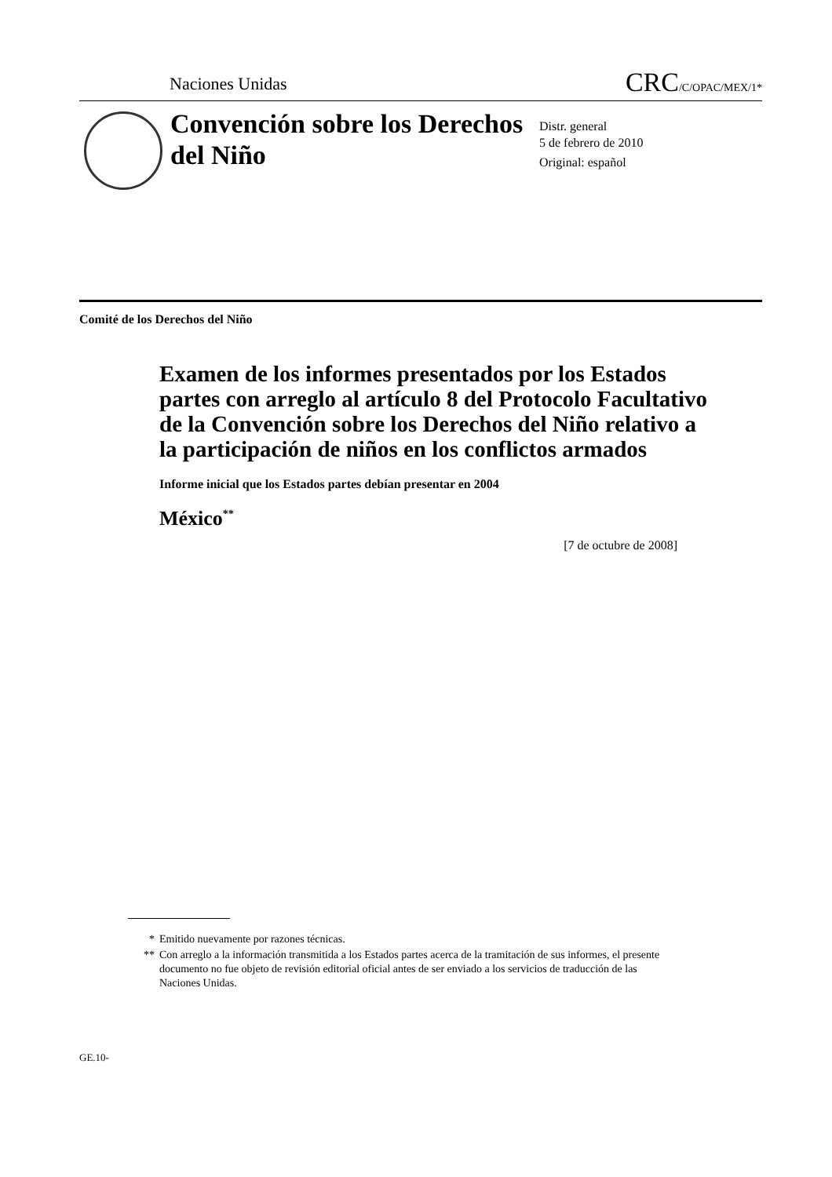Naciones Unidas
CRC/C/OPAC/MEX/1*
Convención sobre los Derechos del Niño
Distr. general
5 de febrero de 2010
Original: español
Comité de los Derechos del Niño
Examen de los informes presentados por los Estados partes con arreglo al artículo 8 del Protocolo Facultativo de la Convención sobre los Derechos del Niño relativo a la participación de niños en los conflictos armados
Informe inicial que los Estados partes debían presentar en 2004
México<sup>**</sup>
[7 de octubre de 2008]
* Emitido nuevamente por razones técnicas.
** Con arreglo a la información transmitida a los Estados partes acerca de la tramitación de sus informes, el presente documento no fue objeto de revisión editorial oficial antes de ser enviado a los servicios de traducción de las Naciones Unidas.
GE.10-